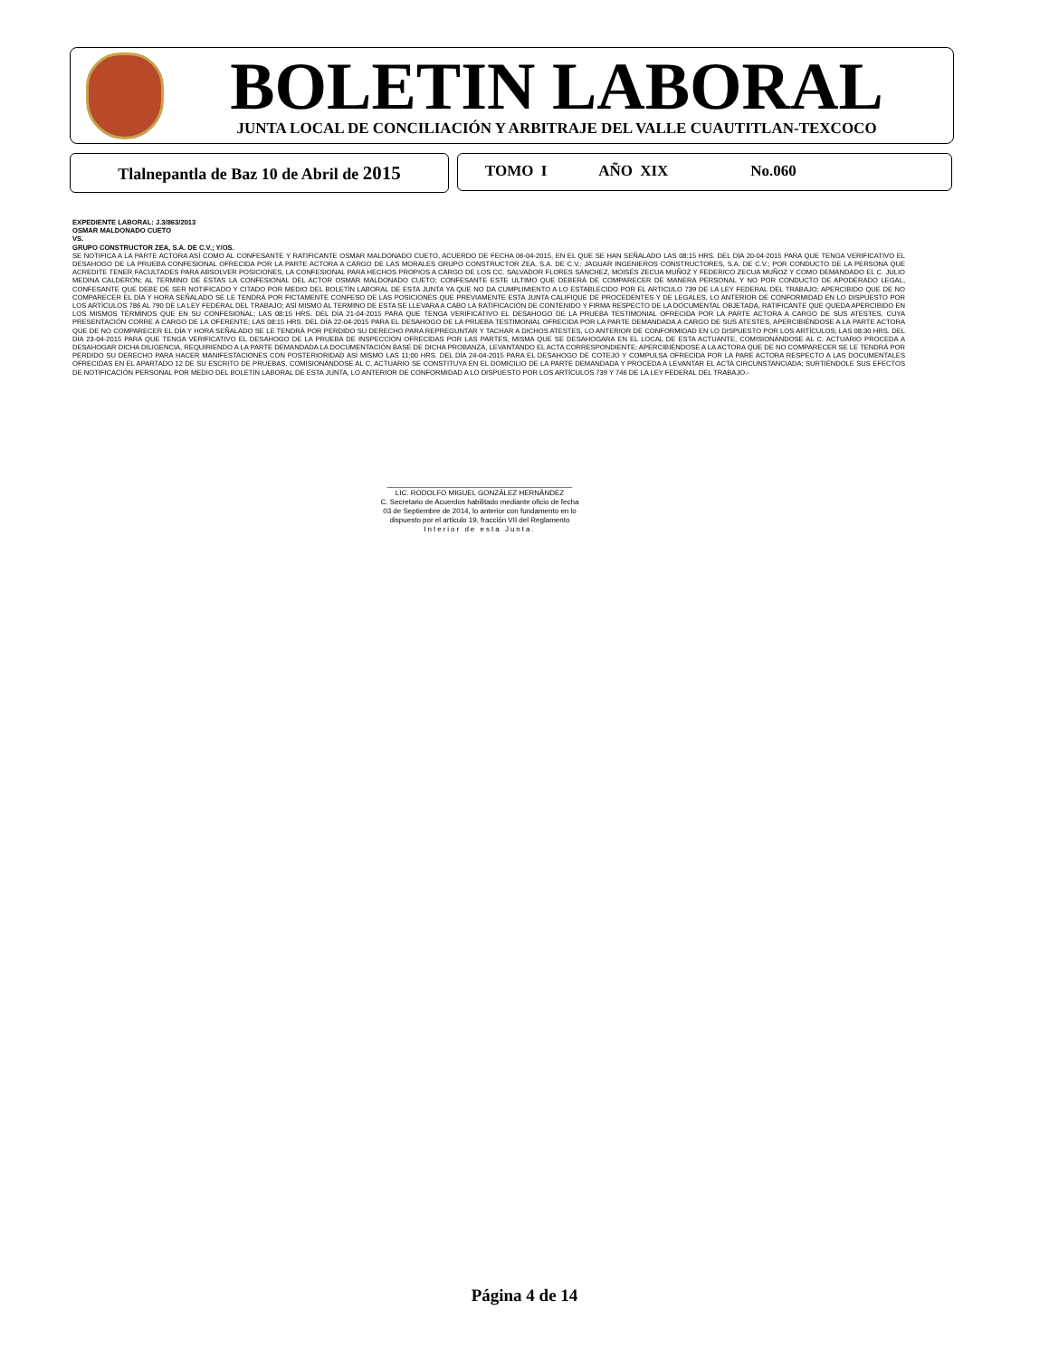BOLETIN LABORAL JUNTA LOCAL DE CONCILIACIÓN Y ARBITRAJE DEL VALLE CUAUTITLAN-TEXCOCO
Tlalnepantla de Baz 10 de Abril de 2015
TOMO I AÑO XIX No.060
EXPEDIENTE LABORAL: J.3/863/2013
OSMAR MALDONADO CUETO
VS.
GRUPO CONSTRUCTOR ZEA, S.A. DE C.V.; Y/OS.
SE NOTIFICA A LA PARTE ACTORA ASÍ COMO AL CONFESANTE Y RATIFICANTE OSMAR MALDONADO CUETO, ACUERDO DE FECHA 06-04-2015, EN EL QUE SE HAN SEÑALADO LAS 08:15 HRS. DEL DÍA 20-04-2015 PARA QUE TENGA VERIFICATIVO EL DESAHOGO DE LA PRUEBA CONFESIONAL OFRECIDA POR LA PARTE ACTORA A CARGO DE LAS MORALES GRUPO CONSTRUCTOR ZEA, S.A. DE C.V.; JAGUAR INGENIEROS CONSTRUCTORES, S.A. DE C.V.; POR CONDUCTO DE LA PERSONA QUE ACREDITE TENER FACULTADES PARA ABSOLVER POSICIONES, LA CONFESIONAL PARA HECHOS PROPIOS A CARGO DE LOS CC. SALVADOR FLORES SÁNCHEZ, MOISÉS ZECUA MUÑOZ Y FEDERICO ZECUA MUÑOZ Y COMO DEMANDADO EL C. JULIO MEDINA CALDERÓN; AL TERMINO DE ESTAS LA CONFESIONAL DEL ACTOR OSMAR MALDONADO CUETO; CONFESANTE ESTE ULTIMO QUE DEBERÁ DE COMPARECER DE MANERA PERSONAL Y NO POR CONDUCTO DE APODERADO LEGAL, CONFESANTE QUE DEBE DE SER NOTIFICADO Y CITADO POR MEDIO DEL BOLETÍN LABORAL DE ESTA JUNTA YA QUE NO DA CUMPLIMIENTO A LO ESTABLECIDO POR EL ARTICULO 739 DE LA LEY FEDERAL DEL TRABAJO; APERCIBIDO QUE DE NO COMPARECER EL DÍA Y HORA SEÑALADO SE LE TENDRÁ POR FICTAMENTE CONFESO DE LAS POSICIONES QUE PREVIAMENTE ESTA JUNTA CALIFIQUE DE PROCEDENTES Y DE LEGALES, LO ANTERIOR DE CONFORMIDAD EN LO DISPUESTO POR LOS ARTÍCULOS 786 AL 790 DE LA LEY FEDERAL DEL TRABAJO; ASÍ MISMO AL TERMINO DE ESTA SE LLEVARA A CABO LA RATIFICACIÓN DE CONTENIDO Y FIRMA RESPECTO DE LA DOCUMENTAL OBJETADA, RATIFICANTE QUE QUEDA APERCIBIDO EN LOS MISMOS TÉRMINOS QUE EN SU CONFESIONAL; LAS 08:15 HRS. DEL DÍA 21-04-2015 PARA QUE TENGA VERIFICATIVO EL DESAHOGO DE LA PRUEBA TESTIMONIAL OFRECIDA POR LA PARTE ACTORA A CARGO DE SUS ATESTES, CUYA PRESENTACIÓN CORRE A CARGO DE LA OFERENTE; LAS 08:15 HRS. DEL DÍA 22-04-2015 PARA EL DESAHOGO DE LA PRUEBA TESTIMONIAL OFRECIDA POR LA PARTE DEMANDADA A CARGO DE SUS ATESTES, APERCIBIÉNDOSE A LA PARTE ACTORA QUE DE NO COMPARECER EL DÍA Y HORA SEÑALADO SE LE TENDRÁ POR PERDIDO SU DERECHO PARA REPREGUNTAR Y TACHAR A DICHOS ATESTES, LO ANTERIOR DE CONFORMIDAD EN LO DISPUESTO POR LOS ARTÍCULOS; LAS 08:30 HRS. DEL DÍA 23-04-2015 PARA QUE TENGA VERIFICATIVO EL DESAHOGO DE LA PRUEBA DE INSPECCIÓN OFRECIDAS POR LAS PARTES, MISMA QUE SE DESAHOGARA EN EL LOCAL DE ESTA ACTUANTE, COMISIONÁNDOSE AL C. ACTUARIO PROCEDA A DESAHOGAR DICHA DILIGENCIA, REQUIRIENDO A LA PARTE DEMANDADA LA DOCUMENTACIÓN BASE DE DICHA PROBANZA, LEVANTANDO EL ACTA CORRESPONDIENTE; APERCIBIÉNDOSE A LA ACTORA QUE DE NO COMPARECER SE LE TENDRÁ POR PERDIDO SU DERECHO PARA HACER MANIFESTACIONES CON POSTERIORIDAD ASÍ MISMO LAS 11:00 HRS. DEL DÍA 24-04-2015 PARA EL DESAHOGO DE COTEJO Y COMPULSA OFRECIDA POR LA PARE ACTORA RESPECTO A LAS DOCUMENTALES OFRECIDAS EN EL APARTADO 12 DE SU ESCRITO DE PRUEBAS, COMISIONÁNDOSE AL C. ACTUARIO SE CONSTITUYA EN EL DOMICILIO DE LA PARTE DEMANDADA Y PROCEDA A LEVANTAR EL ACTA CIRCUNSTANCIADA; SURTIÉNDOLE SUS EFECTOS DE NOTIFICACIÓN PERSONAL POR MEDIO DEL BOLETÍN LABORAL DE ESTA JUNTA, LO ANTERIOR DE CONFORMIDAD A LO DISPUESTO POR LOS ARTÍCULOS 739 Y 746 DE LA LEY FEDERAL DEL TRABAJO.-
______________________________________________
LIC. RODOLFO MIGUEL GONZÁLEZ HERNÁNDEZ
C. Secretario de Acuerdos habilitado mediante oficio de fecha
03 de Septiembre de 2014, lo anterior con fundamento en lo
dispuesto por el artículo 19, fracción VII del Reglamento
Interior de esta Junta.
Página 4 de 14